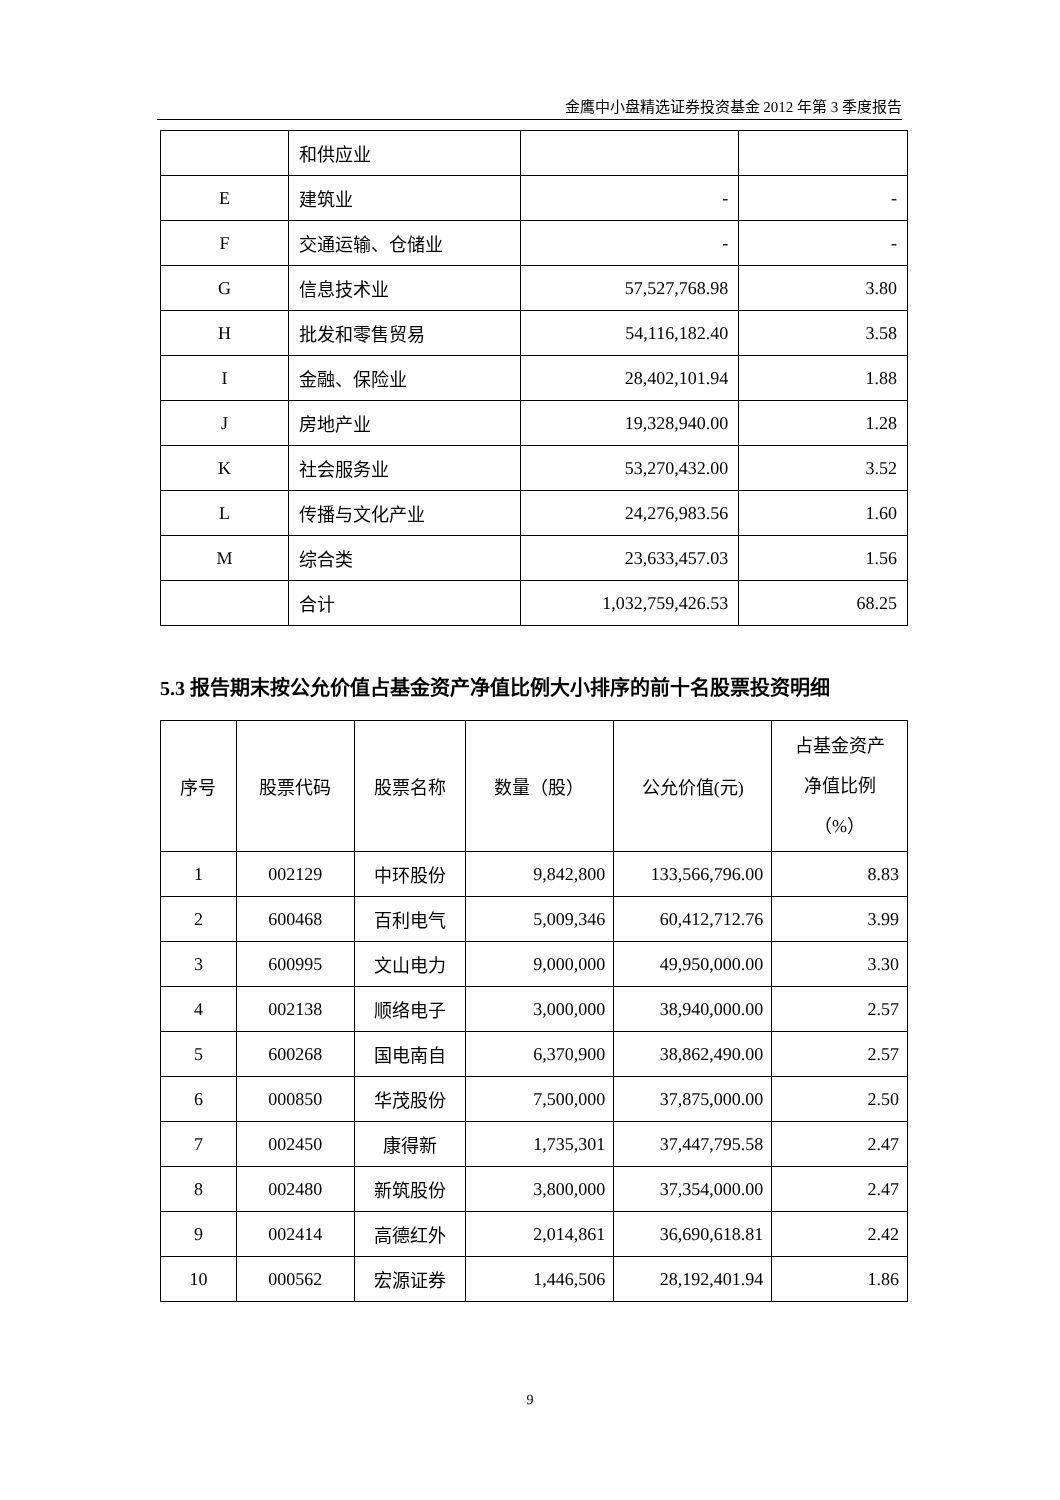金鹰中小盘精选证券投资基金 2012 年第 3 季度报告
| | 和供应业 | | |
| E | 建筑业 | - | - |
| F | 交通运输、仓储业 | - | - |
| G | 信息技术业 | 57,527,768.98 | 3.80 |
| H | 批发和零售贸易 | 54,116,182.40 | 3.58 |
| I | 金融、保险业 | 28,402,101.94 | 1.88 |
| J | 房地产业 | 19,328,940.00 | 1.28 |
| K | 社会服务业 | 53,270,432.00 | 3.52 |
| L | 传播与文化产业 | 24,276,983.56 | 1.60 |
| M | 综合类 | 23,633,457.03 | 1.56 |
| | 合计 | 1,032,759,426.53 | 68.25 |
5.3 报告期末按公允价值占基金资产净值比例大小排序的前十名股票投资明细
| 序号 | 股票代码 | 股票名称 | 数量（股） | 公允价值(元) | 占基金资产 净值比例 （%） |
| --- | --- | --- | --- | --- | --- |
| 1 | 002129 | 中环股份 | 9,842,800 | 133,566,796.00 | 8.83 |
| 2 | 600468 | 百利电气 | 5,009,346 | 60,412,712.76 | 3.99 |
| 3 | 600995 | 文山电力 | 9,000,000 | 49,950,000.00 | 3.30 |
| 4 | 002138 | 顺络电子 | 3,000,000 | 38,940,000.00 | 2.57 |
| 5 | 600268 | 国电南自 | 6,370,900 | 38,862,490.00 | 2.57 |
| 6 | 000850 | 华茂股份 | 7,500,000 | 37,875,000.00 | 2.50 |
| 7 | 002450 | 康得新 | 1,735,301 | 37,447,795.58 | 2.47 |
| 8 | 002480 | 新筑股份 | 3,800,000 | 37,354,000.00 | 2.47 |
| 9 | 002414 | 高德红外 | 2,014,861 | 36,690,618.81 | 2.42 |
| 10 | 000562 | 宏源证券 | 1,446,506 | 28,192,401.94 | 1.86 |
9